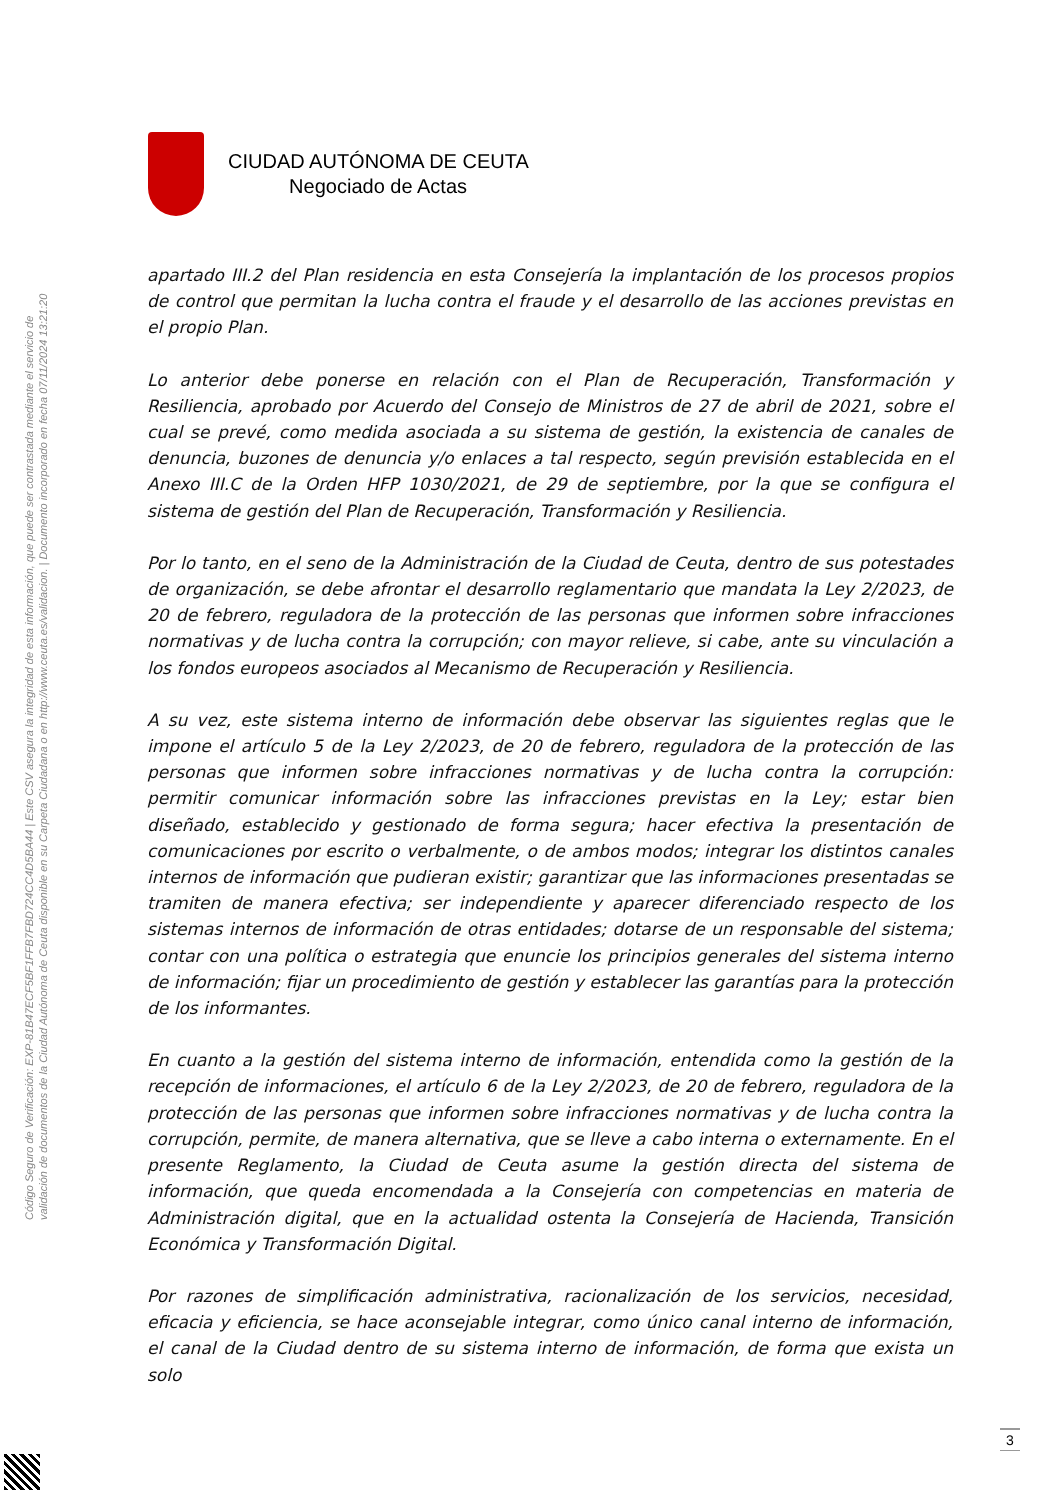Código Seguro de Verificación: EXP-81B47ECF5BF1FFB7FBD724CC4D5BA44 | Este CSV asegura la integridad de esta información, que puede ser contrastada mediante el servicio de
validación de documentos de la Ciudad Autónoma de Ceuta disponible en su Carpeta Ciudadana o en http://www.ceuta.es/validacion. | Documento incorporado en fecha 07/11/2024 13:21:20
CIUDAD AUTÓNOMA DE CEUTA
Negociado de Actas
apartado III.2 del Plan residencia en esta Consejería la implantación de los procesos propios de control que permitan la lucha contra el fraude y el desarrollo de las acciones previstas en el propio Plan.
Lo anterior debe ponerse en relación con el Plan de Recuperación, Transformación y Resiliencia, aprobado por Acuerdo del Consejo de Ministros de 27 de abril de 2021, sobre el cual se prevé, como medida asociada a su sistema de gestión, la existencia de canales de denuncia, buzones de denuncia y/o enlaces a tal respecto, según previsión establecida en el Anexo III.C de la Orden HFP 1030/2021, de 29 de septiembre, por la que se configura el sistema de gestión del Plan de Recuperación, Transformación y Resiliencia.
Por lo tanto, en el seno de la Administración de la Ciudad de Ceuta, dentro de sus potestades de organización, se debe afrontar el desarrollo reglamentario que mandata la Ley 2/2023, de 20 de febrero, reguladora de la protección de las personas que informen sobre infracciones normativas y de lucha contra la corrupción; con mayor relieve, si cabe, ante su vinculación a los fondos europeos asociados al Mecanismo de Recuperación y Resiliencia.
A su vez, este sistema interno de información debe observar las siguientes reglas que le impone el artículo 5 de la Ley 2/2023, de 20 de febrero, reguladora de la protección de las personas que informen sobre infracciones normativas y de lucha contra la corrupción: permitir comunicar información sobre las infracciones previstas en la Ley; estar bien diseñado, establecido y gestionado de forma segura; hacer efectiva la presentación de comunicaciones por escrito o verbalmente, o de ambos modos; integrar los distintos canales internos de información que pudieran existir; garantizar que las informaciones presentadas se tramiten de manera efectiva; ser independiente y aparecer diferenciado respecto de los sistemas internos de información de otras entidades; dotarse de un responsable del sistema; contar con una política o estrategia que enuncie los principios generales del sistema interno de información; fijar un procedimiento de gestión y establecer las garantías para la protección de los informantes.
En cuanto a la gestión del sistema interno de información, entendida como la gestión de la recepción de informaciones, el artículo 6 de la Ley 2/2023, de 20 de febrero, reguladora de la protección de las personas que informen sobre infracciones normativas y de lucha contra la corrupción, permite, de manera alternativa, que se lleve a cabo interna o externamente. En el presente Reglamento, la Ciudad de Ceuta asume la gestión directa del sistema de información, que queda encomendada a la Consejería con competencias en materia de Administración digital, que en la actualidad ostenta la Consejería de Hacienda, Transición Económica y Transformación Digital.
Por razones de simplificación administrativa, racionalización de los servicios, necesidad, eficacia y eficiencia, se hace aconsejable integrar, como único canal interno de información, el canal de la Ciudad dentro de su sistema interno de información, de forma que exista un solo
3